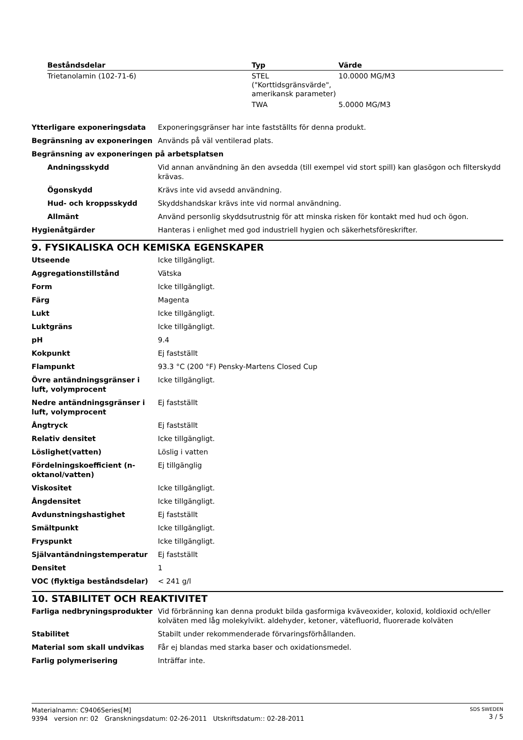| Beståndsdelar | Typ | Värde |
| --- | --- | --- |
| Trietanolamin (102-71-6) | STEL ("Korttidsgränsvärde", amerikansk parameter) | 10.0000 MG/M3 |
| | TWA | 5.0000 MG/M3 |
| Ytterligare exponeringsdata | Exponeringsgränser har inte fastställts för denna produkt. |
| Begränsning av exponeringen | Används på väl ventilerad plats. |
| Begränsning av exponeringen på arbetsplatsen | |
| Andningsskydd | Vid annan användning än den avsedda (till exempel vid stort spill) kan glasögon och filterskydd krävas. |
| Ögonskydd | Krävs inte vid avsedd användning. |
| Hud- och kroppsskydd | Skyddshandskar krävs inte vid normal användning. |
| Allmänt | Använd personlig skyddsutrustnig för att minska risken för kontakt med hud och ögon. |
| Hygienåtgärder | Hanteras i enlighet med god industriell hygien och säkerhetsföreskrifter. |
9. FYSIKALISKA OCH KEMISKA EGENSKAPER
| Utseende | Icke tillgängligt. |
| Aggregationstillstånd | Vätska |
| Form | Icke tillgängligt. |
| Färg | Magenta |
| Lukt | Icke tillgängligt. |
| Luktgräns | Icke tillgängligt. |
| pH | 9.4 |
| Kokpunkt | Ej fastställt |
| Flampunkt | 93.3 °C (200 °F) Pensky-Martens Closed Cup |
| Övre antändningsgränser i luft, volymprocent | Icke tillgängligt. |
| Nedre antändningsgränser i luft, volymprocent | Ej fastställt |
| Ångtryck | Ej fastställt |
| Relativ densitet | Icke tillgängligt. |
| Löslighet(vatten) | Löslig i vatten |
| Fördelningskoefficient (n-oktanol/vatten) | Ej tillgänglig |
| Viskositet | Icke tillgängligt. |
| Ångdensitet | Icke tillgängligt. |
| Avdunstningshastighet | Ej fastställt |
| Smältpunkt | Icke tillgängligt. |
| Fryspunkt | Icke tillgängligt. |
| Självantändningstemperatur | Ej fastställt |
| Densitet | 1 |
| VOC (flyktiga beståndsdelar) | < 241 g/l |
10. STABILITET OCH REAKTIVITET
| Farliga nedbryningsprodukter | Vid förbränning kan denna produkt bilda gasformiga kväveoxider, koloxid, koldioxid och/eller kolväten med låg molekylvikt. aldehyder, ketoner, vätefluorid, fluorerade kolväten |
| Stabilitet | Stabilt under rekommenderade förvaringsförhållanden. |
| Material som skall undvikas | Får ej blandas med starka baser och oxidationsmedel. |
| Farlig polymerisering | Inträffar inte. |
Materialnamn: C9406Series[M]
9394 version nr: 02 Granskningsdatum: 02-26-2011 Utskriftsdatum:: 02-28-2011
SDS SWEDEN
3 / 5